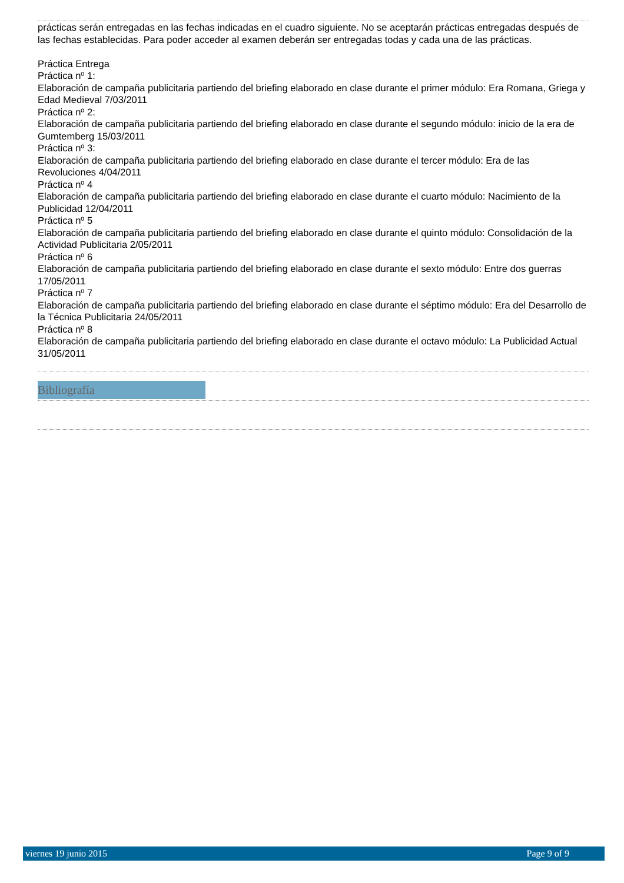prácticas serán entregadas en las fechas indicadas en el cuadro siguiente. No se aceptarán prácticas entregadas después de las fechas establecidas. Para poder acceder al examen deberán ser entregadas todas y cada una de las prácticas.
Práctica Entrega
Práctica nº 1:
Elaboración de campaña publicitaria partiendo del briefing elaborado en clase durante el primer módulo: Era Romana, Griega y Edad Medieval 7/03/2011
Práctica nº 2:
Elaboración de campaña publicitaria partiendo del briefing elaborado en clase durante el segundo módulo: inicio de la era de Gumtemberg 15/03/2011
Práctica nº 3:
Elaboración de campaña publicitaria partiendo del briefing elaborado en clase durante el tercer módulo: Era de las Revoluciones 4/04/2011
Práctica nº 4
Elaboración de campaña publicitaria partiendo del briefing elaborado en clase durante el cuarto módulo: Nacimiento de la Publicidad 12/04/2011
Práctica nº 5
Elaboración de campaña publicitaria partiendo del briefing elaborado en clase durante el quinto módulo: Consolidación de la Actividad Publicitaria 2/05/2011
Práctica nº 6
Elaboración de campaña publicitaria partiendo del briefing elaborado en clase durante el sexto módulo: Entre dos guerras 17/05/2011
Práctica nº 7
Elaboración de campaña publicitaria partiendo del briefing elaborado en clase durante el séptimo módulo: Era del Desarrollo de la Técnica Publicitaria 24/05/2011
Práctica nº 8
Elaboración de campaña publicitaria partiendo del briefing elaborado en clase durante el octavo módulo: La Publicidad Actual 31/05/2011
Bibliografía
viernes 19 junio 2015 Page 9 of 9